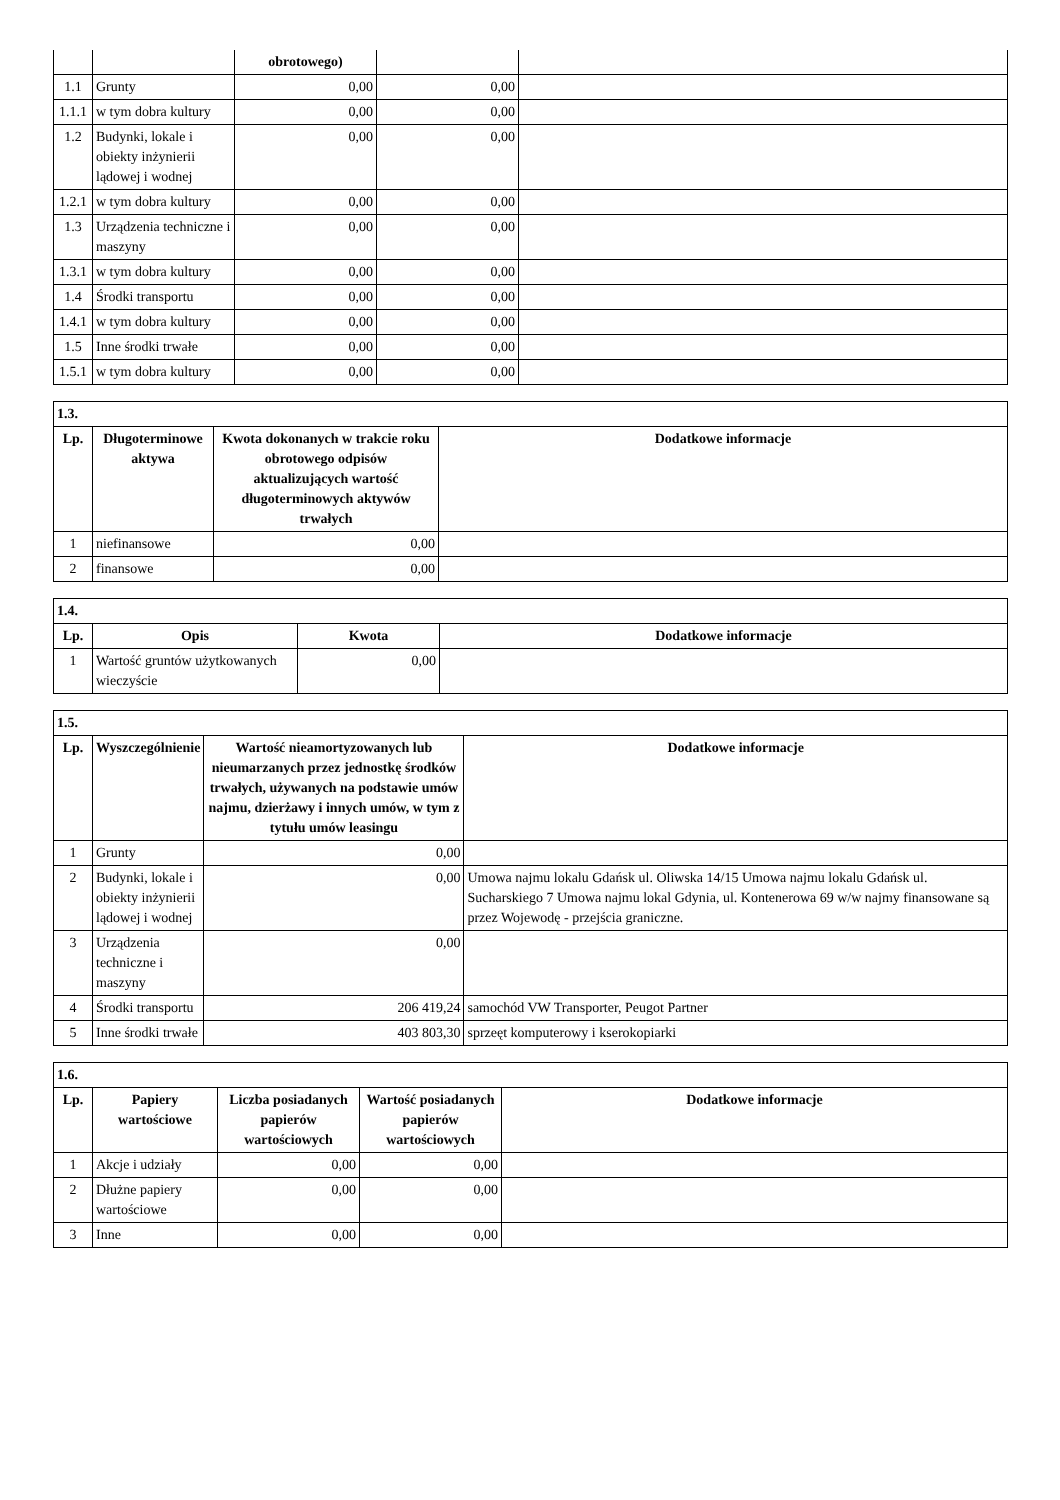| | | obrotowego) | | |
| 1.1 | Grunty | 0,00 | 0,00 | |
| 1.1.1 | w tym dobra kultury | 0,00 | 0,00 | |
| 1.2 | Budynki, lokale i obiekty inżynierii lądowej i wodnej | 0,00 | 0,00 | |
| 1.2.1 | w tym dobra kultury | 0,00 | 0,00 | |
| 1.3 | Urządzenia techniczne i maszyny | 0,00 | 0,00 | |
| 1.3.1 | w tym dobra kultury | 0,00 | 0,00 | |
| 1.4 | Środki transportu | 0,00 | 0,00 | |
| 1.4.1 | w tym dobra kultury | 0,00 | 0,00 | |
| 1.5 | Inne środki trwałe | 0,00 | 0,00 | |
| 1.5.1 | w tym dobra kultury | 0,00 | 0,00 | |
| 1.3. | | | |
| --- | --- | --- | --- |
| Lp. | Długoterminowe aktywa | Kwota dokonanych w trakcie roku obrotowego odpisów aktualizujących wartość długoterminowych aktywów trwałych | Dodatkowe informacje |
| 1 | niefinansowe | 0,00 | |
| 2 | finansowe | 0,00 | |
| 1.4. | | | |
| --- | --- | --- | --- |
| Lp. | Opis | Kwota | Dodatkowe informacje |
| 1 | Wartość gruntów użytkowanych wieczyście | 0,00 | |
| 1.5. | | | |
| --- | --- | --- | --- |
| Lp. | Wyszczególnienie | Wartość nieamortyzowanych lub nieumarzanych przez jednostkę środków trwałych, używanych na podstawie umów najmu, dzierżawy i innych umów, w tym z tytułu umów leasingu | Dodatkowe informacje |
| 1 | Grunty | 0,00 | |
| 2 | Budynki, lokale i obiekty inżynierii lądowej i wodnej | 0,00 | Umowa najmu lokalu Gdańsk ul. Oliwska 14/15 Umowa najmu lokalu Gdańsk ul. Sucharskiego 7 Umowa najmu lokal Gdynia, ul. Kontenerowa 69 w/w najmy finansowane są przez Wojewodę - przejścia graniczne. |
| 3 | Urządzenia techniczne i maszyny | 0,00 | |
| 4 | Środki transportu | 206 419,24 | samochód VW Transporter, Peugot Partner |
| 5 | Inne środki trwałe | 403 803,30 | sprzeęt komputerowy i kserokopiarki |
| 1.6. | | | | |
| --- | --- | --- | --- | --- |
| Lp. | Papiery wartościowe | Liczba posiadanych papierów wartościowych | Wartość posiadanych papierów wartościowych | Dodatkowe informacje |
| 1 | Akcje i udziały | 0,00 | 0,00 | |
| 2 | Dłużne papiery wartościowe | 0,00 | 0,00 | |
| 3 | Inne | 0,00 | 0,00 | |